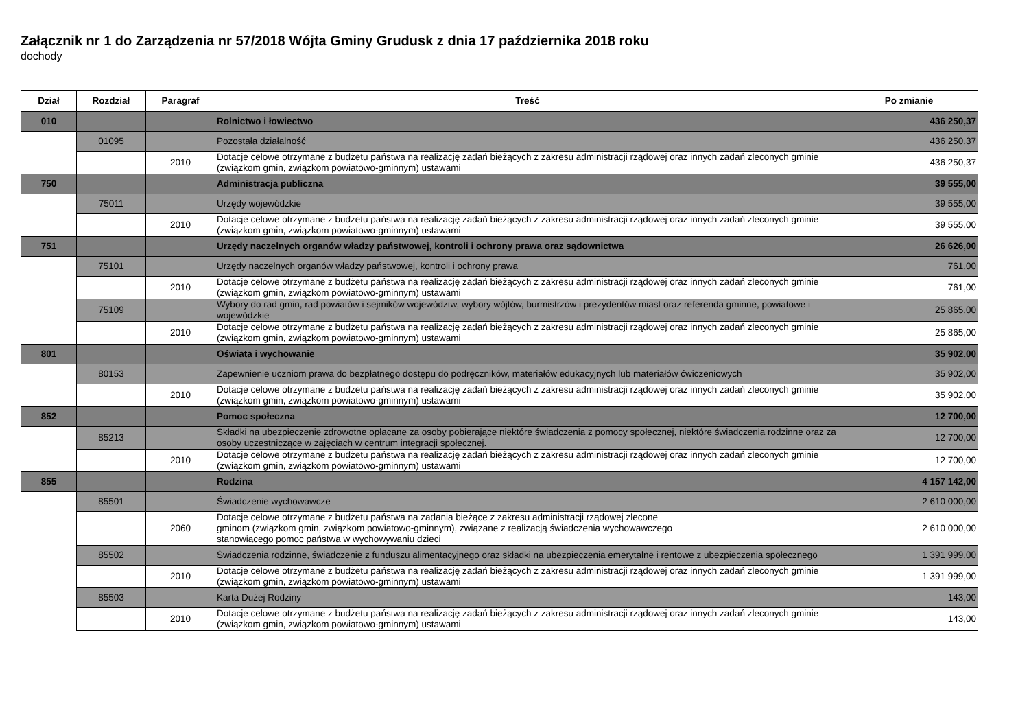Załącznik nr 1 do Zarządzenia nr 57/2018 Wójta Gminy Grudusk z dnia 17 października 2018 roku
dochody
| Dział | Rozdział | Paragraf | Treść | Po zmianie |
| --- | --- | --- | --- | --- |
| 010 | | | Rolnictwo i łowiectwo | 436 250,37 |
| | 01095 | | Pozostała działalność | 436 250,37 |
| | | 2010 | Dotacje celowe otrzymane z budżetu państwa na realizację zadań bieżących z zakresu administracji rządowej oraz innych zadań zleconych gminie (związkom gmin, związkom powiatowo-gminnym) ustawami | 436 250,37 |
| 750 | | | Administracja publiczna | 39 555,00 |
| | 75011 | | Urzędy wojewódzkie | 39 555,00 |
| | | 2010 | Dotacje celowe otrzymane z budżetu państwa na realizację zadań bieżących z zakresu administracji rządowej oraz innych zadań zleconych gminie (związkom gmin, związkom powiatowo-gminnym) ustawami | 39 555,00 |
| 751 | | | Urzędy naczelnych organów władzy państwowej, kontroli i ochrony prawa oraz sądownictwa | 26 626,00 |
| | 75101 | | Urzędy naczelnych organów władzy państwowej, kontroli i ochrony prawa | 761,00 |
| | | 2010 | Dotacje celowe otrzymane z budżetu państwa na realizację zadań bieżących z zakresu administracji rządowej oraz innych zadań zleconych gminie (związkom gmin, związkom powiatowo-gminnym) ustawami | 761,00 |
| | 75109 | | Wybory do rad gmin, rad powiatów i sejmików województw, wybory wójtów, burmistrzów i prezydentów miast oraz referenda gminne, powiatowe i wojewódzkie | 25 865,00 |
| | | 2010 | Dotacje celowe otrzymane z budżetu państwa na realizację zadań bieżących z zakresu administracji rządowej oraz innych zadań zleconych gminie (związkom gmin, związkom powiatowo-gminnym) ustawami | 25 865,00 |
| 801 | | | Oświata i wychowanie | 35 902,00 |
| | 80153 | | Zapewnienie uczniom prawa do bezpłatnego dostępu do podręczników, materiałów edukacyjnych lub materiałów ćwiczeniowych | 35 902,00 |
| | | 2010 | Dotacje celowe otrzymane z budżetu państwa na realizację zadań bieżących z zakresu administracji rządowej oraz innych zadań zleconych gminie (związkom gmin, związkom powiatowo-gminnym) ustawami | 35 902,00 |
| 852 | | | Pomoc społeczna | 12 700,00 |
| | 85213 | | Składki na ubezpieczenie zdrowotne opłacane za osoby pobierające niektóre świadczenia z pomocy społecznej, niektóre świadczenia rodzinne oraz za osoby uczestniczące w zajęciach w centrum integracji społecznej. | 12 700,00 |
| | | 2010 | Dotacje celowe otrzymane z budżetu państwa na realizację zadań bieżących z zakresu administracji rządowej oraz innych zadań zleconych gminie (związkom gmin, związkom powiatowo-gminnym) ustawami | 12 700,00 |
| 855 | | | Rodzina | 4 157 142,00 |
| | 85501 | | Świadczenie wychowawcze | 2 610 000,00 |
| | | 2060 | Dotacje celowe otrzymane z budżetu państwa na zadania bieżące z zakresu administracji rządowej zlecone gminom (związkom gmin, związkom powiatowo-gminnym), związane z realizacją świadczenia wychowawczego stanowiącego pomoc państwa w wychowywaniu dzieci | 2 610 000,00 |
| | 85502 | | Świadczenia rodzinne, świadczenie z funduszu alimentacyjnego oraz składki na ubezpieczenia emerytalne i rentowe z ubezpieczenia społecznego | 1 391 999,00 |
| | | 2010 | Dotacje celowe otrzymane z budżetu państwa na realizację zadań bieżących z zakresu administracji rządowej oraz innych zadań zleconych gminie (związkom gmin, związkom powiatowo-gminnym) ustawami | 1 391 999,00 |
| | 85503 | | Karta Dużej Rodziny | 143,00 |
| | | 2010 | Dotacje celowe otrzymane z budżetu państwa na realizację zadań bieżących z zakresu administracji rządowej oraz innych zadań zleconych gminie (związkom gmin, związkom powiatowo-gminnym) ustawami | 143,00 |